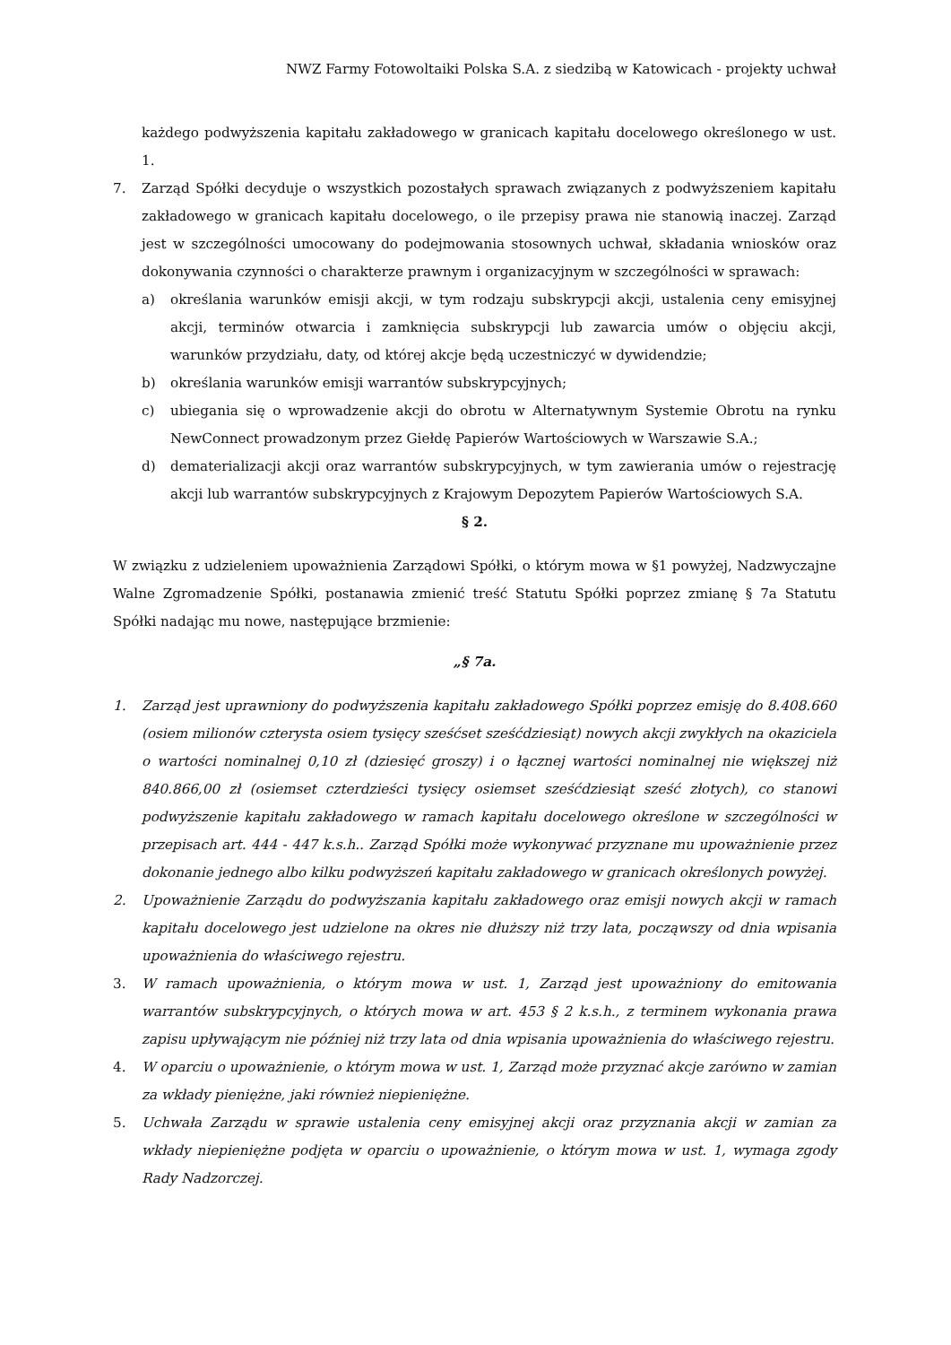NWZ Farmy Fotowoltaiki Polska S.A. z siedzibą w Katowicach - projekty uchwał
każdego podwyższenia kapitału zakładowego w granicach kapitału docelowego określonego w ust. 1.
7. Zarząd Spółki decyduje o wszystkich pozostałych sprawach związanych z podwyższeniem kapitału zakładowego w granicach kapitału docelowego, o ile przepisy prawa nie stanowią inaczej. Zarząd jest w szczególności umocowany do podejmowania stosownych uchwał, składania wniosków oraz dokonywania czynności o charakterze prawnym i organizacyjnym w szczególności w sprawach:
a) określania warunków emisji akcji, w tym rodzaju subskrypcji akcji, ustalenia ceny emisyjnej akcji, terminów otwarcia i zamknięcia subskrypcji lub zawarcia umów o objęciu akcji, warunków przydziału, daty, od której akcje będą uczestniczyć w dywidendzie;
b) określania warunków emisji warrantów subskrypcyjnych;
c) ubiegania się o wprowadzenie akcji do obrotu w Alternatywnym Systemie Obrotu na rynku NewConnect prowadzonym przez Giełdę Papierów Wartościowych w Warszawie S.A.;
d) dematerializacji akcji oraz warrantów subskrypcyjnych, w tym zawierania umów o rejestrację akcji lub warrantów subskrypcyjnych z Krajowym Depozytem Papierów Wartościowych S.A.
§ 2.
W związku z udzieleniem upoważnienia Zarządowi Spółki, o którym mowa w §1 powyżej, Nadzwyczajne Walne Zgromadzenie Spółki, postanawia zmienić treść Statutu Spółki poprzez zmianę § 7a Statutu Spółki nadając mu nowe, następujące brzmienie:
„§ 7a.
1. Zarząd jest uprawniony do podwyższenia kapitału zakładowego Spółki poprzez emisję do 8.408.660 (osiem milionów czterysta osiem tysięcy sześćset sześćdziesiąt) nowych akcji zwykłych na okaziciela o wartości nominalnej 0,10 zł (dziesięć groszy) i o łącznej wartości nominalnej nie większej niż 840.866,00 zł (osiemset czterdzieści tysięcy osiemset sześćdziesiąt sześć złotych), co stanowi podwyższenie kapitału zakładowego w ramach kapitału docelowego określone w szczególności w przepisach art. 444 - 447 k.s.h.. Zarząd Spółki może wykonywać przyznane mu upoważnienie przez dokonanie jednego albo kilku podwyższeń kapitału zakładowego w granicach określonych powyżej.
2. Upoważnienie Zarządu do podwyższania kapitału zakładowego oraz emisji nowych akcji w ramach kapitału docelowego jest udzielone na okres nie dłuższy niż trzy lata, począwszy od dnia wpisania upoważnienia do właściwego rejestru.
3. W ramach upoważnienia, o którym mowa w ust. 1, Zarząd jest upoważniony do emitowania warrantów subskrypcyjnych, o których mowa w art. 453 § 2 k.s.h., z terminem wykonania prawa zapisu upływającym nie później niż trzy lata od dnia wpisania upoważnienia do właściwego rejestru.
4. W oparciu o upoważnienie, o którym mowa w ust. 1, Zarząd może przyznać akcje zarówno w zamian za wkłady pieniężne, jaki również niepieniężne.
5. Uchwała Zarządu w sprawie ustalenia ceny emisyjnej akcji oraz przyznania akcji w zamian za wkłady niepieniężne podjęta w oparciu o upoważnienie, o którym mowa w ust. 1, wymaga zgody Rady Nadzorczej.